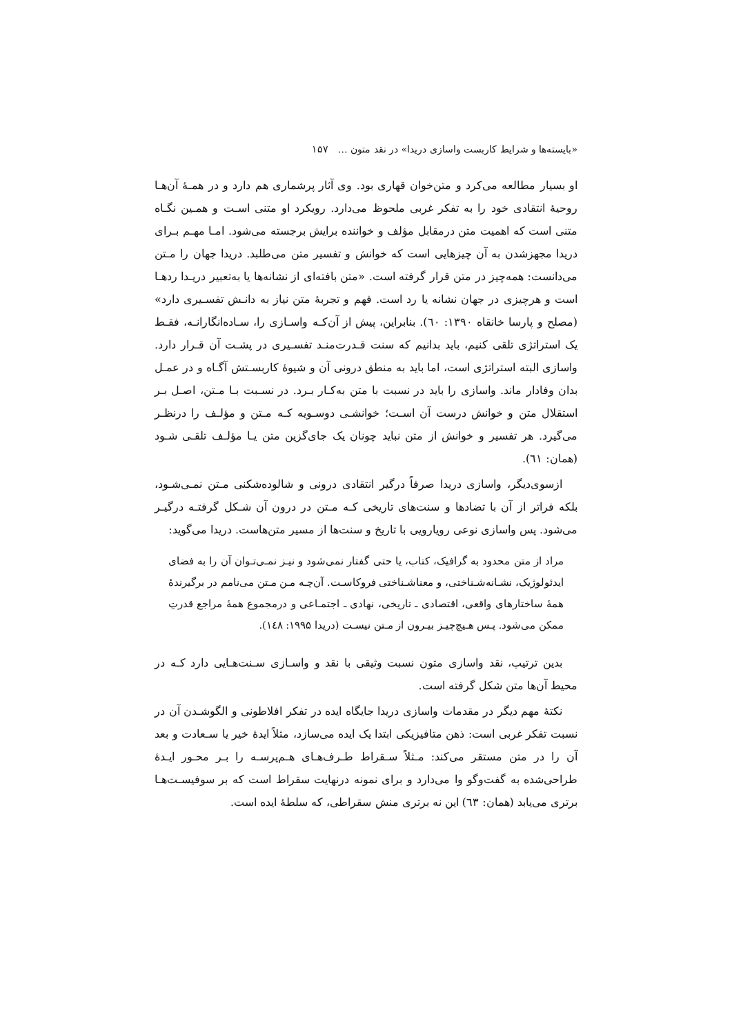«بایسته‌ها و شرایط کاربست واسازی دریدا» در نقد متون … ۱۵۷
او بسیار مطالعه می‌کرد و متن‌خوان قهاری بود. وی آثار پرشماری هم دارد و در همـۀ آن‌هـا روحیۀ انتقادی خود را به تفکر غربی ملحوظ می‌دارد. رویکرد او متنی اسـت و همـین نگـاه متنی است که اهمیت متن درمقابل مؤلف و خواننده برایش برجسته می‌شود. امـا مهـم بـرای دریدا مجهزشدن به آن چیزهایی است که خوانش و تفسیر متن می‌طلبد. دریدا جهان را مـتن می‌دانست: همه‌چیز در متن قرار گرفته است. «متن بافته‌ای از نشانه‌ها یا به‌تعبیر دریـدا ردهـا است و هرچیزی در جهان نشانه یا رد است. فهم و تجربۀ متن نیاز به دانـش تفسـیری دارد» (مصلح و پارسا خانقاه ۱۳۹۰: ٦٠). بنابراین، پیش از آن‌کـه واسـازی را، سـاده‌انگارانـه، فقـط یک استراتژی تلقی کنیم، باید بدانیم که سنت قـدرت‌منـد تفسـیری در پشـت آن قـرار دارد. واسازی البته استراتژی است، اما باید به منطق درونی آن و شیوۀ کاربسـتش آگـاه و در عمـل بدان وفادار ماند. واسازی را باید در نسبت با متن به‌کـار بـرد. در نسـبت بـا مـتن، اصـل بـر استقلال متن و خوانش درست آن اسـت؛ خوانشـی دوسـویه کـه مـتن و مؤلـف را درنظـر می‌گیرد. هر تفسیر و خوانش از متن نباید چونان یک جای‌گزین متن یـا مؤلـف تلقـی شـود (همان: ٦١).
ازسوی‌دیگر، واسازی دریدا صرفاً درگیر انتقادی درونی و شالوده‌شکنی مـتن نمـی‌شـود، بلکه فراتر از آن با تضادها و سنت‌های تاریخی کـه مـتن در درون آن شـکل گرفتـه درگیـر می‌شود. پس واسازی نوعی رویارویی با تاریخ و سنت‌ها از مسیر متن‌هاست. دریدا می‌گوید:
مراد از متن محدود به گرافیک، کتاب، یا حتی گفتار نمی‌شود و نیـز نمـی‌تـوان آن را به فضای ایدئولوژیک، نشـانه‌شـناختی، و معناشـناختی فروکاسـت. آن‌چـه مـن مـتن می‌نامم در برگیرندۀ همۀ ساختارهای واقعی، اقتصادی ـ تاریخی، نهادی ـ اجتمـاعی و درمجموع همۀ مراجع قدرتِ ممکن می‌شود. پـس هـیچ‌چیـز بیـرون از مـتن نیسـت (دریدا ۱۹۹۵: ١٤٨).
بدین ترتیب، نقد واسازی متون نسبت وثیقی با نقد و واسـازی سـنت‌هـایی دارد کـه در محیط آن‌ها متن شکل گرفته است.
نکتۀ مهم دیگر در مقدمات واسازی دریدا جایگاه ایده در تفکر افلاطونی و الگوشـدن آن در نسبت تفکر غربی است: ذهن متافیزیکی ابتدا یک ایده می‌سازد، مثلاً ایدۀ خیر یا سـعادت و بعد آن را در متن مستقر می‌کند: مـثلاً سـقراط طـرف‌هـای هـم‌پرسـه را بـر محـور ایـدۀ طراحی‌شده به گفت‌وگو وا می‌دارد و برای نمونه درنهایت سقراط است که بر سوفیسـت‌هـا برتری می‌یابد (همان: ٦٣) این نه برتری منش سقراطی، که سلطۀ ایده است.